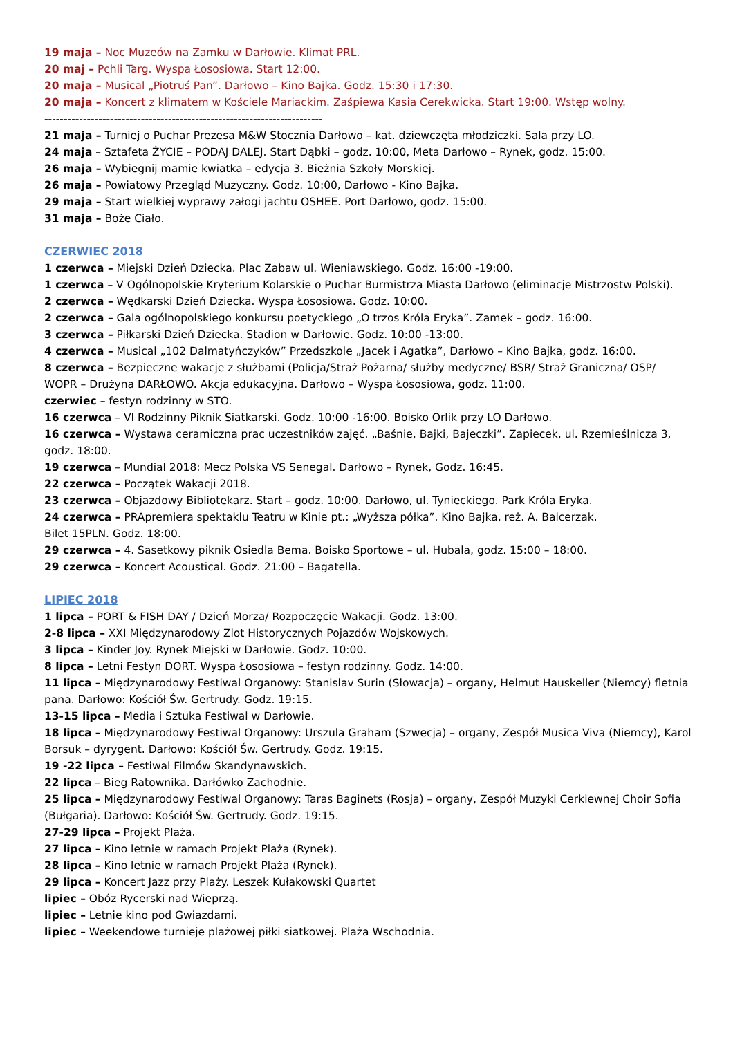19 maja – Noc Muzeów na Zamku w Darłowie. Klimat PRL.
20 maj – Pchli Targ. Wyspa Łososiowa. Start 12:00.
20 maja – Musical „Piotruś Pan”. Darłowo – Kino Bajka. Godz. 15:30 i 17:30.
20 maja – Koncert z klimatem w Kościele Mariackim. Zaśpiewa Kasia Cerekwicka. Start 19:00. Wstęp wolny.
------------------------------------------------------------------------
21 maja – Turniej o Puchar Prezesa M&W Stocznia Darłowo – kat. dziewczęta młodziczki. Sala przy LO.
24 maja – Sztafeta ŻYCIE – PODAJ DALEJ. Start Dąbki – godz. 10:00, Meta Darłowo – Rynek, godz. 15:00.
26 maja – Wybiegnij mamie kwiatka – edycja 3. Bieżnia Szkoły Morskiej.
26 maja – Powiatowy Przegląd Muzyczny. Godz. 10:00, Darłowo - Kino Bajka.
29 maja – Start wielkiej wyprawy załogi jachtu OSHEE. Port Darłowo, godz. 15:00.
31 maja – Boże Ciało.
CZERWIEC 2018
1 czerwca – Miejski Dzień Dziecka. Plac Zabaw ul. Wieniawskiego. Godz. 16:00 -19:00.
1 czerwca – V Ogólnopolskie Kryterium Kolarskie o Puchar Burmistrza Miasta Darłowo (eliminacje Mistrzostw Polski).
2 czerwca – Wędkarski Dzień Dziecka. Wyspa Łososiowa. Godz. 10:00.
2 czerwca – Gala ogólnopolskiego konkursu poetyckiego „O trzos Króla Eryka”. Zamek – godz. 16:00.
3 czerwca – Piłkarski Dzień Dziecka. Stadion w Darłowie. Godz. 10:00 -13:00.
4 czerwca – Musical „102 Dalmatyńczyków” Przedszkole „Jacek i Agatka”, Darłowo – Kino Bajka, godz. 16:00.
8 czerwca – Bezpieczne wakacje z służbami (Policja/Straż Pożarna/ służby medyczne/ BSR/ Straż Graniczna/ OSP/ WOPR – Drużyna DARŁOWO. Akcja edukacyjna. Darłowo – Wyspa Łososiowa, godz. 11:00.
czerwiec – festyn rodzinny w STO.
16 czerwca – VI Rodzinny Piknik Siatkarski. Godz. 10:00 -16:00. Boisko Orlik przy LO Darłowo.
16 czerwca – Wystawa ceramiczna prac uczestników zajęć. „Baśnie, Bajki, Bajeczki”. Zapiecek, ul. Rzemieślnicza 3, godz. 18:00.
19 czerwca – Mundial 2018: Mecz Polska VS Senegal. Darłowo – Rynek, Godz. 16:45.
22 czerwca – Początek Wakacji 2018.
23 czerwca – Objazdowy Bibliotekarz. Start – godz. 10:00. Darłowo, ul. Tynieckiego. Park Króla Eryka.
24 czerwca – PRApremiera spektaklu Teatru w Kinie pt.: „Wyższa półka”. Kino Bajka, reż. A. Balcerzak.
Bilet 15PLN. Godz. 18:00.
29 czerwca – 4. Sasetkowy piknik Osiedla Bema. Boisko Sportowe – ul. Hubala, godz. 15:00 – 18:00.
29 czerwca – Koncert Acoustical. Godz. 21:00 – Bagatella.
LIPIEC 2018
1 lipca – PORT & FISH DAY / Dzień Morza/ Rozpoczęcie Wakacji. Godz. 13:00.
2-8 lipca – XXI Międzynarodowy Zlot Historycznych Pojazdów Wojskowych.
3 lipca – Kinder Joy. Rynek Miejski w Darłowie. Godz. 10:00.
8 lipca – Letni Festyn DORT. Wyspa Łososiowa – festyn rodzinny. Godz. 14:00.
11 lipca – Międzynarodowy Festiwal Organowy: Stanislav Surin (Słowacja) – organy, Helmut Hauskeller (Niemcy) fletnia pana. Darłowo: Kościół Św. Gertrudy. Godz. 19:15.
13-15 lipca – Media i Sztuka Festiwal w Darłowie.
18 lipca – Międzynarodowy Festiwal Organowy: Urszula Graham (Szwecja) – organy, Zespół Musica Viva (Niemcy), Karol Borsuk – dyrygent. Darłowo: Kościół Św. Gertrudy. Godz. 19:15.
19 -22 lipca – Festiwal Filmów Skandynawskich.
22 lipca – Bieg Ratownika. Darłówko Zachodnie.
25 lipca – Międzynarodowy Festiwal Organowy: Taras Baginets (Rosja) – organy, Zespół Muzyki Cerkiewnej Choir Sofia (Bułgaria). Darłowo: Kościół Św. Gertrudy. Godz. 19:15.
27-29 lipca – Projekt Plaża.
27 lipca – Kino letnie w ramach Projekt Plaża (Rynek).
28 lipca – Kino letnie w ramach Projekt Plaża (Rynek).
29 lipca – Koncert Jazz przy Plaży. Leszek Kułakowski Quartet
lipiec – Obóz Rycerski nad Wieprzą.
lipiec – Letnie kino pod Gwiazdami.
lipiec – Weekendowe turnieje plażowej piłki siatkowej. Plaża Wschodnia.